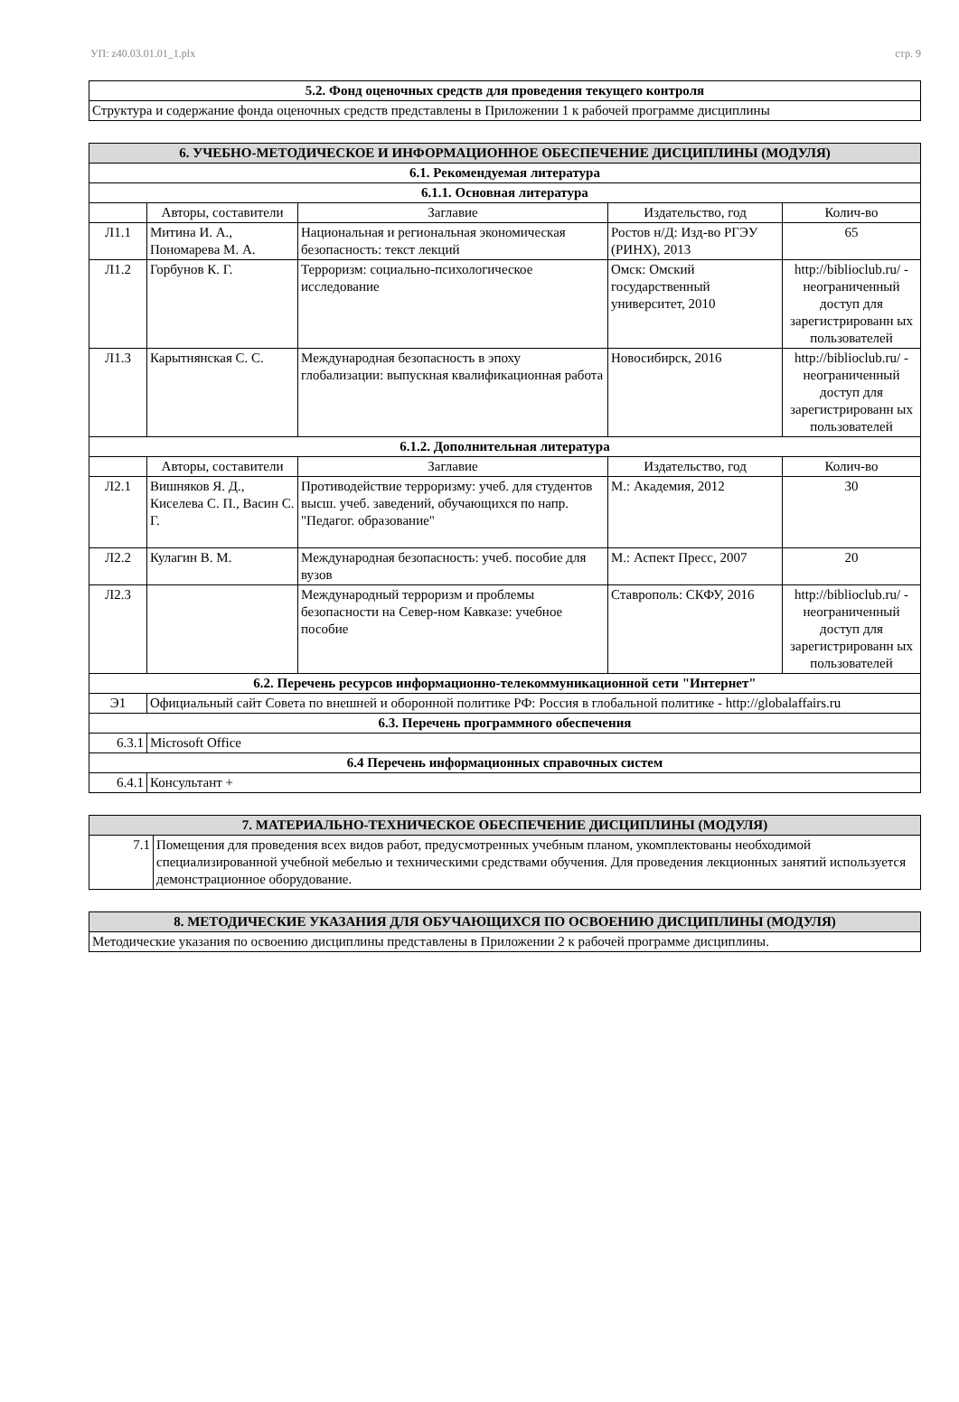УП: z40.03.01.01_1.plx стр. 9
| 5.2. Фонд оценочных средств для проведения текущего контроля |
| --- |
| Структура и содержание фонда оценочных средств представлены в Приложении 1 к рабочей программе дисциплины |
| 6. УЧЕБНО-МЕТОДИЧЕСКОЕ И ИНФОРМАЦИОННОЕ ОБЕСПЕЧЕНИЕ ДИСЦИПЛИНЫ (МОДУЛЯ) | | | | |
| --- | --- | --- | --- | --- |
| 6.1. Рекомендуемая литература | | | | |
| 6.1.1. Основная литература | | | | |
| | Авторы, составители | Заглавие | Издательство, год | Колич-во |
| Л1.1 | Митина И. А., Пономарева М. А. | Национальная и региональная экономическая безопасность: текст лекций | Ростов н/Д: Изд-во РГЭУ (РИНХ), 2013 | 65 |
| Л1.2 | Горбунов К. Г. | Терроризм: социально-психологическое исследование | Омск: Омский государственный университет, 2010 | http://biblioclub.ru/ - неограниченный доступ для зарегистрированн ых пользователей |
| Л1.3 | Карытнянская С. С. | Международная безопасность в эпоху глобализации: выпускная квалификационная работа | Новосибирск, 2016 | http://biblioclub.ru/ - неограниченный доступ для зарегистрированн ых пользователей |
| 6.1.2. Дополнительная литература | | | | |
| | Авторы, составители | Заглавие | Издательство, год | Колич-во |
| Л2.1 | Вишняков Я. Д., Киселева С. П., Васин С. Г. | Противодействие терроризму: учеб. для студентов высш. учеб. заведений, обучающихся по напр. "Педагог. образование" | М.: Академия, 2012 | 30 |
| Л2.2 | Кулагин В. М. | Международная безопасность: учеб. пособие для вузов | М.: Аспект Пресс, 2007 | 20 |
| Л2.3 | | Международный терроризм и проблемы безопасности на Север-ном Кавказе: учебное пособие | Ставрополь: СКФУ, 2016 | http://biblioclub.ru/ - неограниченный доступ для зарегистрированн ых пользователей |
| 6.2. Перечень ресурсов информационно-телекоммуникационной сети "Интернет" | | | | |
| Э1 | Официальный сайт Совета по внешней и оборонной политике РФ: Россия в глобальной политике - http://globalaffairs.ru | | | |
| 6.3. Перечень программного обеспечения | | | | |
| 6.3.1 | Microsoft Office | | | |
| 6.4 Перечень информационных справочных систем | | | | |
| 6.4.1 | Консультант + | | | |
| 7. МАТЕРИАЛЬНО-ТЕХНИЧЕСКОЕ ОБЕСПЕЧЕНИЕ ДИСЦИПЛИНЫ (МОДУЛЯ) | |
| --- | --- |
| 7.1 | Помещения для проведения всех видов работ, предусмотренных учебным планом, укомплектованы необходимой специализированной учебной мебелью и техническими средствами обучения. Для проведения лекционных занятий используется демонстрационное оборудование. |
| 8. МЕТОДИЧЕСКИЕ УКАЗАНИЯ ДЛЯ ОБУЧАЮЩИХСЯ ПО ОСВОЕНИЮ ДИСЦИПЛИНЫ (МОДУЛЯ) |
| --- |
| Методические указания по освоению дисциплины представлены в Приложении 2 к рабочей программе дисциплины. |